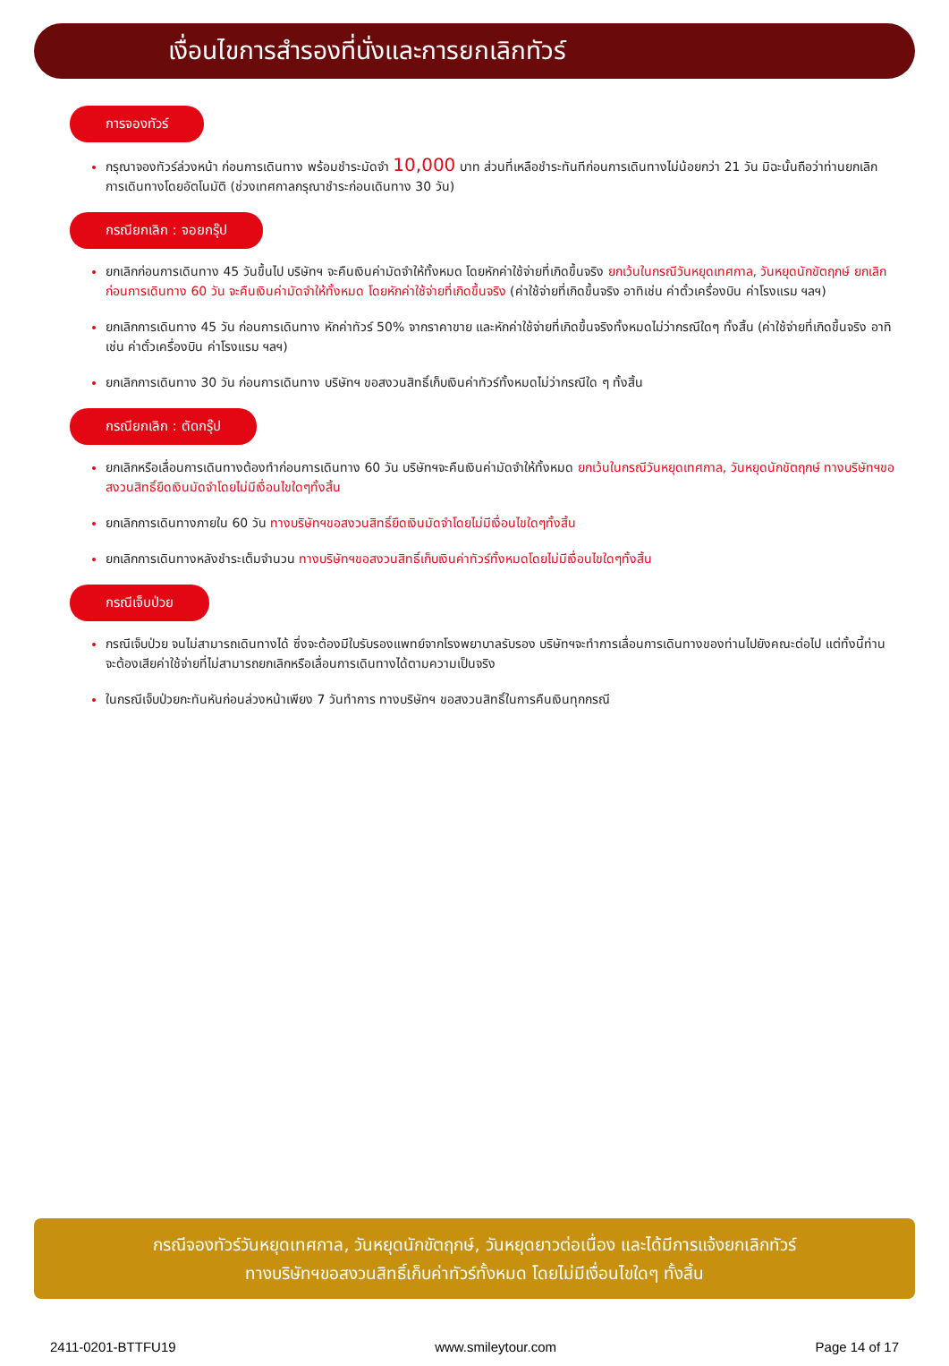เงื่อนไขการสำรองที่นั่งและการยกเลิกทัวร์
การจองทัวร์
กรุณาจองทัวร์ล่วงหน้า ก่อนการเดินทาง พร้อมชำระมัดจำ 10,000 บาท ส่วนที่เหลือชำระทันทีก่อนการเดินทางไม่น้อยกว่า 21 วัน มิฉะนั้นถือว่าท่านยกเลิกการเดินทางโดยอัตโนมัติ (ช่วงเทศกาลกรุณาชำระก่อนเดินทาง 30 วัน)
กรณียกเลิก : จอยกรุ๊ป
ยกเลิกก่อนการเดินทาง 45 วันขึ้นไป บริษัทฯ จะคืนเงินค่ามัดจำให้ทั้งหมด โดยหักค่าใช้จ่ายที่เกิดขึ้นจริง ยกเว้นในกรณีวันหยุดเทศกาล, วันหยุดนักขัตฤกษ์ ยกเลิกก่อนการเดินทาง 60 วัน จะคืนเงินค่ามัดจำให้ทั้งหมด โดยหักค่าใช้จ่ายที่เกิดขึ้นจริง (ค่าใช้จ่ายที่เกิดขึ้นจริง อาทิเช่น ค่าตั๋วเครื่องบิน ค่าโรงแรม ฯลฯ)
ยกเลิกการเดินทาง 45 วัน ก่อนการเดินทาง หักค่าทัวร์ 50% จากราคาขาย และหักค่าใช้จ่ายที่เกิดขึ้นจริงทั้งหมดไม่ว่ากรณีใดๆ ทั้งสิ้น (ค่าใช้จ่ายที่เกิดขึ้นจริง อาทิเช่น ค่าตั๋วเครื่องบิน ค่าโรงแรม ฯลฯ)
ยกเลิกการเดินทาง 30 วัน ก่อนการเดินทาง บริษัทฯ ขอสงวนสิทธิ์เก็บเงินค่าทัวร์ทั้งหมดไม่ว่ากรณีใด ๆ ทั้งสิ้น
กรณียกเลิก : ตัดกรุ๊ป
ยกเลิกหรือเลื่อนการเดินทางต้องทำก่อนการเดินทาง 60 วัน บริษัทฯจะคืนเงินค่ามัดจำให้ทั้งหมด ยกเว้นในกรณีวันหยุดเทศกาล, วันหยุดนักขัตฤกษ์ ทางบริษัทฯขอสงวนสิทธิ์ยึดเงินมัดจำโดยไม่มีเงื่อนไขใดๆทั้งสิ้น
ยกเลิกการเดินทางภายใน 60 วัน ทางบริษัทฯขอสงวนสิทธิ์ยึดเงินมัดจำโดยไม่มีเงื่อนไขใดๆทั้งสิ้น
ยกเลิกการเดินทางหลังชำระเต็มจำนวน ทางบริษัทฯขอสงวนสิทธิ์เก็บเงินค่าทัวร์ทั้งหมดโดยไม่มีเงื่อนไขใดๆทั้งสิ้น
กรณีเจ็บป่วย
กรณีเจ็บป่วย จนไม่สามารถเดินทางได้ ซึ่งจะต้องมีใบรับรองแพทย์จากโรงพยาบาลรับรอง บริษัทฯจะทำการเลื่อนการเดินทางของท่านไปยังคณะต่อไป แต่ทั้งนี้ท่านจะต้องเสียค่าใช้จ่ายที่ไม่สามารถยกเลิกหรือเลื่อนการเดินทางได้ตามความเป็นจริง
ในกรณีเจ็บป่วยกะทันหันก่อนล่วงหน้าเพียง 7 วันทำการ ทางบริษัทฯ ขอสงวนสิทธิ์ในการคืนเงินทุกกรณี
กรณีจองทัวร์วันหยุดเทศกาล, วันหยุดนักขัตฤกษ์, วันหยุดยาวต่อเนื่อง และได้มีการแจ้งยกเลิกทัวร์
ทางบริษัทฯขอสงวนสิทธิ์เก็บค่าทัวร์ทั้งหมด โดยไม่มีเงื่อนไขใดๆ ทั้งสิ้น
2411-0201-BTTFU19 www.smileytour.com Page 14 of 17